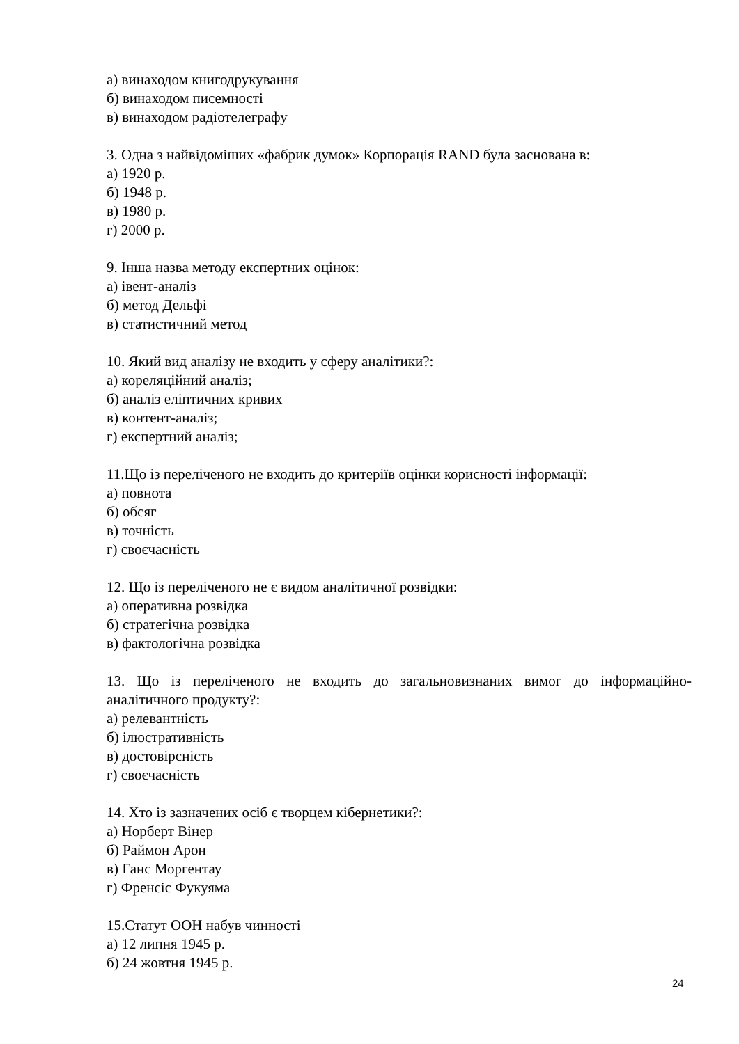а) винаходом книгодрукування
б) винаходом писемності
в) винаходом радіотелеграфу
3. Одна з найвідоміших «фабрик думок» Корпорація RAND була заснована в:
а) 1920 р.
б) 1948 р.
в) 1980 р.
г) 2000 р.
9. Інша назва методу експертних оцінок:
а) івент-аналіз
б) метод Дельфі
в) статистичний метод
10. Який вид аналізу не входить у сферу аналітики?:
а) кореляційний аналіз;
б) аналіз еліптичних кривих
в) контент-аналіз;
г) експертний аналіз;
11.Що із переліченого не входить до критеріїв оцінки корисності інформації:
а) повнота
б) обсяг
в) точність
г) своєчасність
12. Що із переліченого не є видом аналітичної розвідки:
а) оперативна розвідка
б) стратегічна розвідка
в) фактологічна розвідка
13. Що із переліченого не входить до загальновизнаних вимог до інформаційно-
аналітичного продукту?:
а) релевантність
б) ілюстративність
в) достовірсність
г) своєчасність
14. Хто із зазначених осіб є творцем кібернетики?:
а) Норберт Вінер
б) Раймон Арон
в) Ганс Моргентау
г) Френсіс Фукуяма
15.Статут ООН набув чинності
а) 12 липня 1945 р.
б) 24 жовтня 1945 р.
24